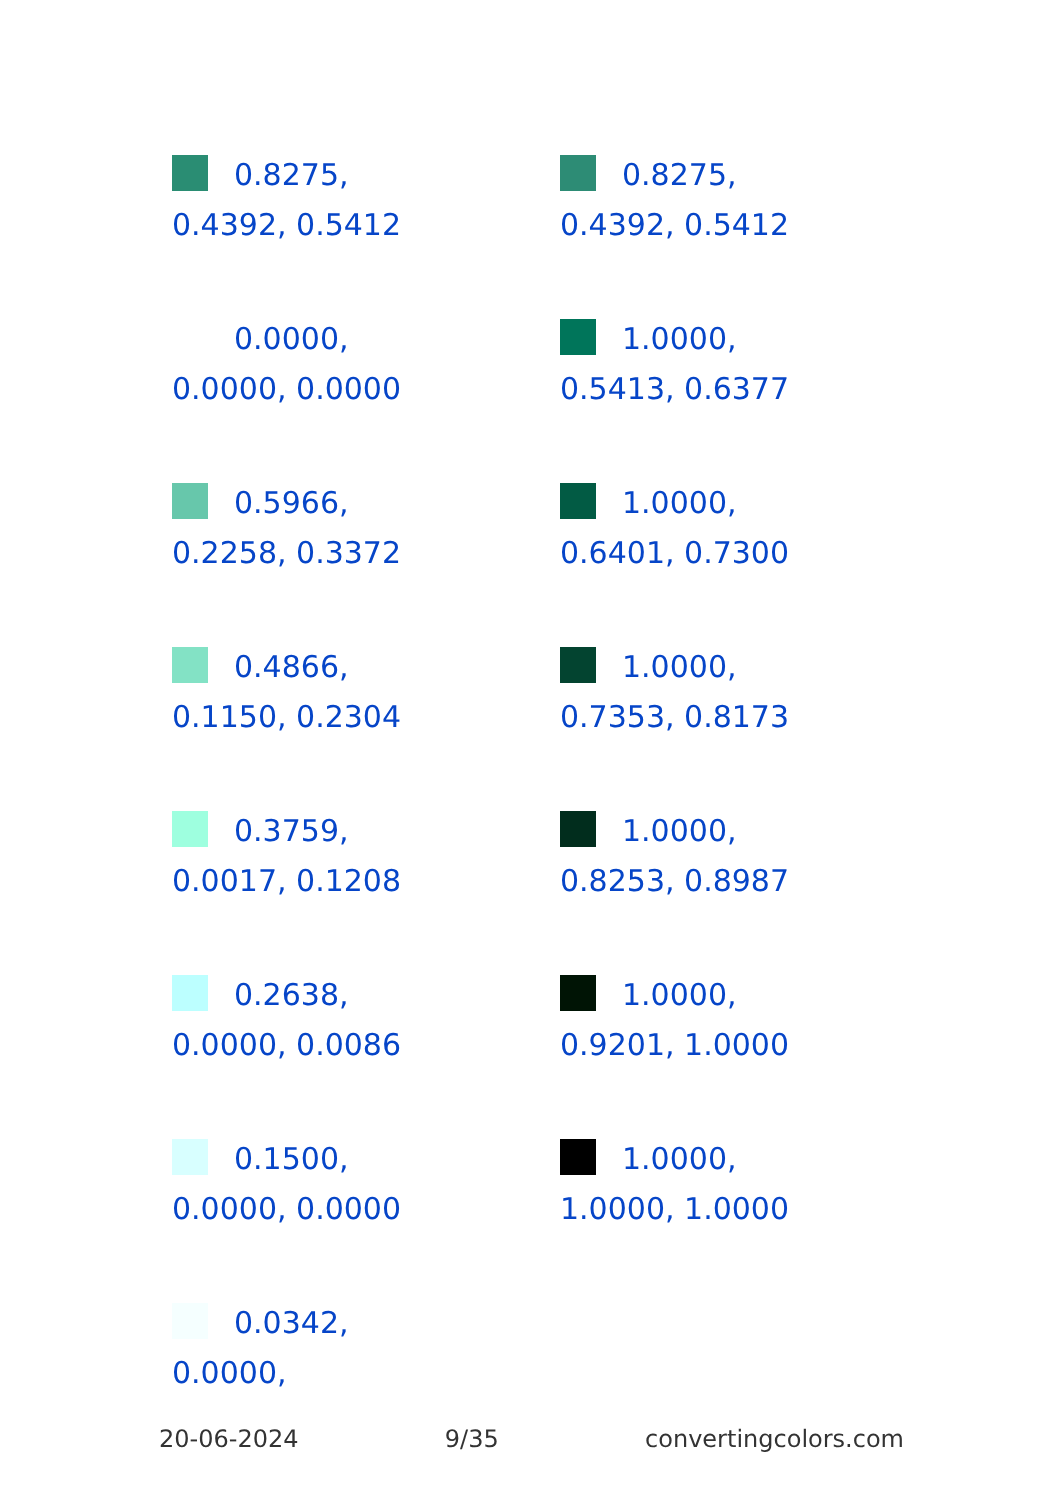0.8275, 0.4392, 0.5412
0.8275, 0.4392, 0.5412
0.0000, 0.0000, 0.0000
1.0000, 0.5413, 0.6377
0.5966, 0.2258, 0.3372
1.0000, 0.6401, 0.7300
0.4866, 0.1150, 0.2304
1.0000, 0.7353, 0.8173
0.3759, 0.0017, 0.1208
1.0000, 0.8253, 0.8987
0.2638, 0.0000, 0.0086
1.0000, 0.9201, 1.0000
0.1500, 0.0000, 0.0000
1.0000, 1.0000, 1.0000
0.0342, 0.0000,
20-06-2024 9/35 convertingcolors.com